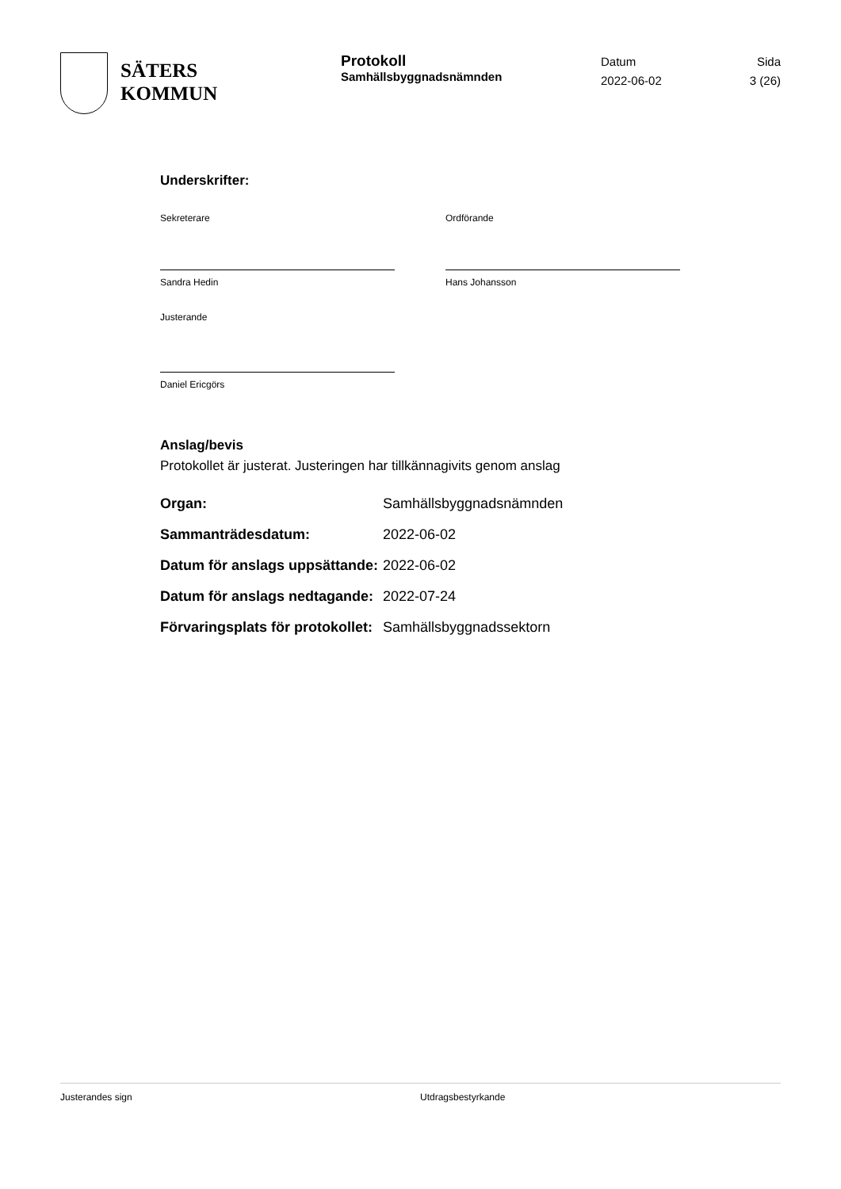SÄTERS
KOMMUN
Protokoll
Samhällsbyggnadsnämnden
Datum
2022-06-02
Sida
3 (26)
Underskrifter:
Sekreterare
Sandra Hedin
Ordförande
Hans Johansson
Justerande
Daniel Ericgörs
Anslag/bevis
Protokollet är justerat. Justeringen har tillkännagivits genom anslag
| Organ: | Samhällsbyggnadsnämnden |
| Sammanträdesdatum: | 2022-06-02 |
| Datum för anslags uppsättande: | 2022-06-02 |
| Datum för anslags nedtagande: | 2022-07-24 |
| Förvaringsplats för protokollet: | Samhällsbyggnadssektorn |
Justerandes sign Utdragsbestyrkande